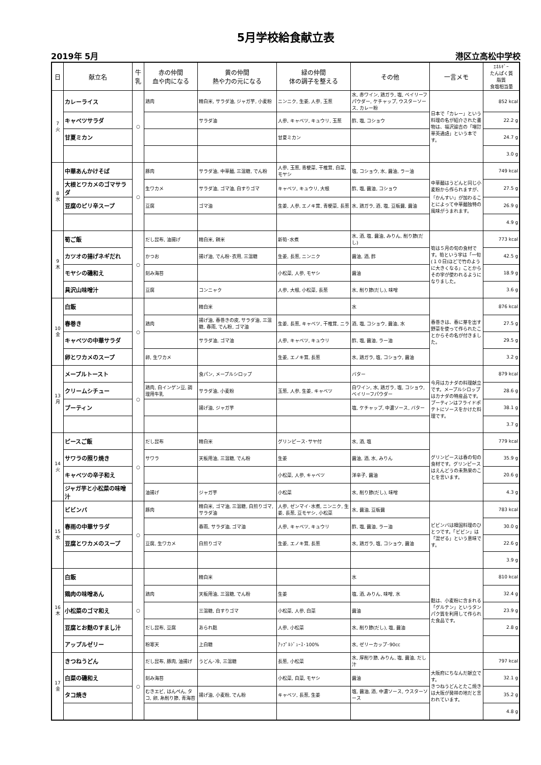5月学校給食献立表
2019年 5月 港区立高松中学校
| 日 | 献立名 | 牛乳 | 赤の仲間 血や肉になる | 黄の仲間 熱や力の元になる | 緑の仲間 体の調子を整える | その他 | 一言メモ | ｴﾈﾙｷﾞｰ たんぱく質 脂質 食塩相当量 |
| --- | --- | --- | --- | --- | --- | --- | --- | --- |
| 7 火 | カレーライス | ○ | 鶏肉 | 精白米, サラダ油, ジャガ芋, 小麦粉 | ニンニク, 生姜, 人参, 玉葱 | 水, 赤ワイン, 鶏ガラ, 塩, ベイリーフパウダー, ケチャップ, ウスターソース, カレー粉 | 日本で「カレー」という料理の名が紹介された書物は、福沢諭吉の「増訂華英通語」という本です。 | 852 kcal |
| | キャベツサラダ | | | サラダ油 | 人参, キャベツ, キュウリ, 玉葱 | 酢, 塩, コショウ | | 22.2 g |
| | 甘夏ミカン | | | | 甘夏ミカン | | | 24.7 g |
| | | | | | | | | 3.0 g |
| 8 水 | 中華あんかけそば | ○ | 豚肉 | サラダ油, 中華麺, 三温糖, でん粉 | 人参, 玉葱, 青梗菜, 干椎茸, 白菜, モヤシ | 塩, コショウ, 水, 醤油, ラー油 | 中華麺はうどんと同じ小麦粉から作られますが、「かんすい」が加わることによって中華麺独特の風味がうまれます。 | 749 kcal |
| | 大根とワカメのゴマサラダ | | 生ワカメ | サラダ油, ゴマ油, 白すりゴマ | キャベツ, キュウリ, 大根 | 酢, 塩, 醤油, コショウ | | 27.5 g |
| | 豆腐のピリ辛スープ | | 豆腐 | ゴマ油 | 生姜, 人参, エノキ茸, 青梗菜, 長葱 | 水, 鶏ガラ, 酒, 塩, 豆板醤, 醤油 | | 26.9 g |
| | | | | | | | | 4.9 g |
| 9 木 | 筍ご飯 | ○ | だし昆布, 油揚げ | 精白米, 餅米 | 新筍･水煮 | 水, 酒, 塩, 醤油, みりん, 削り節(だし) | 筍は５月の旬の食材です。筍という字は「一旬(１０日)ほどで竹のように大きくなる」ことからその字が使われるようになりました。 | 773 kcal |
| | カツオの揚げネギだれ | | かつお | 揚げ油, でん粉･衣用, 三温糖 | 生姜, 長葱, ニンニク | 醤油, 酒, 酢 | | 42.5 g |
| | モヤシの磯和え | | 刻み海苔 | | 小松菜, 人参, モヤシ | 醤油 | | 18.9 g |
| | 具沢山味噌汁 | | 豆腐 | コンニャク | 人参, 大根, 小松菜, 長葱 | 水, 削り節(だし), 味噌 | | 3.6 g |
| 10 金 | 白飯 | ○ | | 精白米 | | 水 | 春巻きは、春に芽を出す野菜を使って作られたことからその名が付きました。 | 876 kcal |
| | 春巻き | | 鶏肉 | 揚げ油, 春巻きの皮, サラダ油, 三温糖, 春雨, でん粉, ゴマ油 | 生姜, 長葱, キャベツ, 干椎茸, ニラ | 酒, 塩, コショウ, 醤油, 水 | | 27.5 g |
| | キャベツの中華サラダ | | | サラダ油, ゴマ油 | 人参, キャベツ, キュウリ | 酢, 塩, 醤油, ラー油 | | 29.5 g |
| | 卵とワカメのスープ | | 卵, 生ワカメ | | 生姜, エノキ茸, 長葱 | 水, 鶏ガラ, 塩, コショウ, 醤油 | | 3.2 g |
| 13 月 | メープルトースト | ○ | | 食パン, メープルシロップ | | バター | 今月はカナダの料理献立です。メープルシロップはカナダの特産品です。プーティンはフライドポテトにソースをかけた料理です。 | 879 kcal |
| | クリームシチュー | | 鶏肉, 白インゲン豆, 調理用牛乳 | サラダ油, 小麦粉 | 玉葱, 人参, 生姜, キャベツ | 白ワイン, 水, 鶏ガラ, 塩, コショウ, ベイリーフパウダー | | 28.6 g |
| | プーティン | | | 揚げ油, ジャガ芋 | | 塩, ケチャップ, 中濃ソース, バター | | 38.1 g |
| | | | | | | | | 3.7 g |
| 14 火 | ピースご飯 | ○ | だし昆布 | 精白米 | グリンピース･サヤ付 | 水, 酒, 塩 | グリンピースは春の旬の食材です。グリンピースはえんどうの未熟果のことを言います。 | 779 kcal |
| | サワラの照り焼き | | サワラ | 天板用油, 三温糖, でん粉 | 生姜 | 醤油, 酒, 水, みりん | | 35.9 g |
| | キャベツの辛子和え | | | | 小松菜, 人参, キャベツ | 洋辛子, 醤油 | | 20.6 g |
| | ジャガ芋と小松菜の味噌汁 | | 油揚げ | ジャガ芋 | 小松菜 | 水, 削り節(だし), 味噌 | | 4.3 g |
| 15 水 | ビビンバ | ○ | 豚肉 | 精白米, ゴマ油, 三温糖, 白煎りゴマ, サラダ油 | 人参, ゼンマイ･水煮, ニンニク, 生姜, 長葱, 豆モヤシ, 小松菜 | 水, 醤油, 豆板醤 | ビビンバは韓国料理のひとつです。「ビビン」は「混ぜる」という意味です。 | 783 kcal |
| | 春雨の中華サラダ | | | 春雨, サラダ油, ゴマ油 | 人参, キャベツ, キュウリ | 酢, 塩, 醤油, ラー油 | | 30.0 g |
| | 豆腐とワカメのスープ | | 豆腐, 生ワカメ | 白煎りゴマ | 生姜, エノキ茸, 長葱 | 水, 鶏ガラ, 塩, コショウ, 醤油 | | 22.6 g |
| | | | | | | | | 3.9 g |
| 16 木 | 白飯 | ○ | | 精白米 | | 水 | 麩は、小麦粉に含まれる「グルテン」というタンパク質を利用して作られた食品です。 | 810 kcal |
| | 鶏肉の味噌あん | | 鶏肉 | 天板用油, 三温糖, でん粉 | 生姜 | 塩, 酒, みりん, 味噌, 水 | | 32.4 g |
| | 小松菜のゴマ和え | | | 三温糖, 白すりゴマ | 小松菜, 人参, 白菜 | 醤油 | | 23.9 g |
| | 豆腐とお麩のすまし汁 | | だし昆布, 豆腐 | あられ麩 | 人参, 小松菜 | 水, 削り節(だし), 塩, 醤油 | | 2.8 g |
| | アップルゼリー | | 粉寒天 | 上白糖 | ｱｯﾌﾟﾙｼﾞｭｰｽ･100% | 水, ゼリーカップ･90cc | | |
| 17 金 | きつねうどん | ○ | だし昆布, 豚肉, 油揚げ | うどん･冷, 三温糖 | 長葱, 小松菜 | 水, 厚削り節, みりん, 塩, 醤油, だし汁 | 大阪府にちなんだ献立です。 きつねうどんとたこ焼きは大阪が発祥の地だと言われています。 | 797 kcal |
| | 白菜の磯和え | | 刻み海苔 | | 小松菜, 白菜, モヤシ | 醤油 | | 32.1 g |
| | タコ焼き | | むきエビ, はんぺん, タコ, 卵, 糸削り節, 青海苔 | 揚げ油, 小麦粉, でん粉 | キャベツ, 長葱, 生姜 | 塩, 醤油, 酒, 中濃ソース, ウスターソース | | 35.2 g |
| | | | | | | | | 4.8 g |